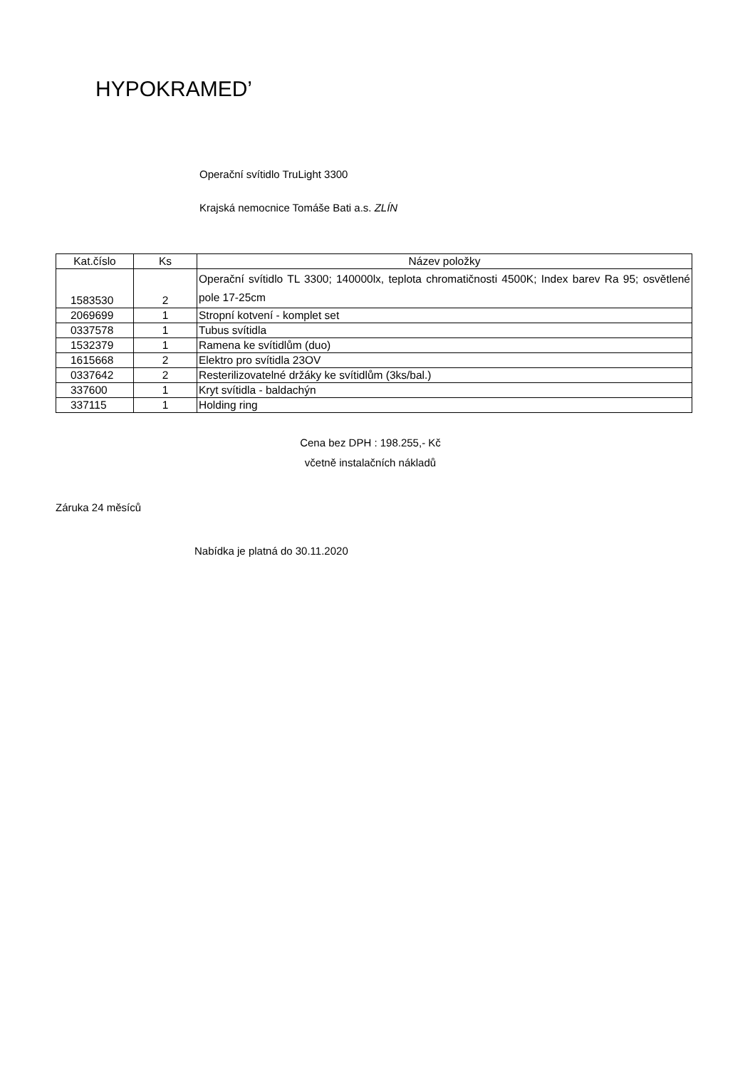HYPOKRAMED’
Operační svítidlo TruLight 3300
Krajská nemocnice Tomáše Bati a.s. ZLÍN
| Kat.číslo | Ks | Název položky |
| --- | --- | --- |
| 1583530 | 2 | Operační svítidlo TL 3300; 140000lx, teplota chromatičnosti 4500K; Index barev Ra 95; osvětlené pole 17-25cm |
| 2069699 | 1 | Stropní kotvení - komplet set |
| 0337578 | 1 | Tubus svítidla |
| 1532379 | 1 | Ramena ke svítidlům (duo) |
| 1615668 | 2 | Elektro pro svítidla 23OV |
| 0337642 | 2 | Resterilizovatelné držáky ke svítidlům (3ks/bal.) |
| 337600 | 1 | Kryt svítidla - baldachýn |
| 337115 | 1 | Holding ring |
Cena bez DPH : 198.255,- Kč
včetně instalačních nákladů
Záruka 24 měsíců
Nabídka je platná do 30.11.2020